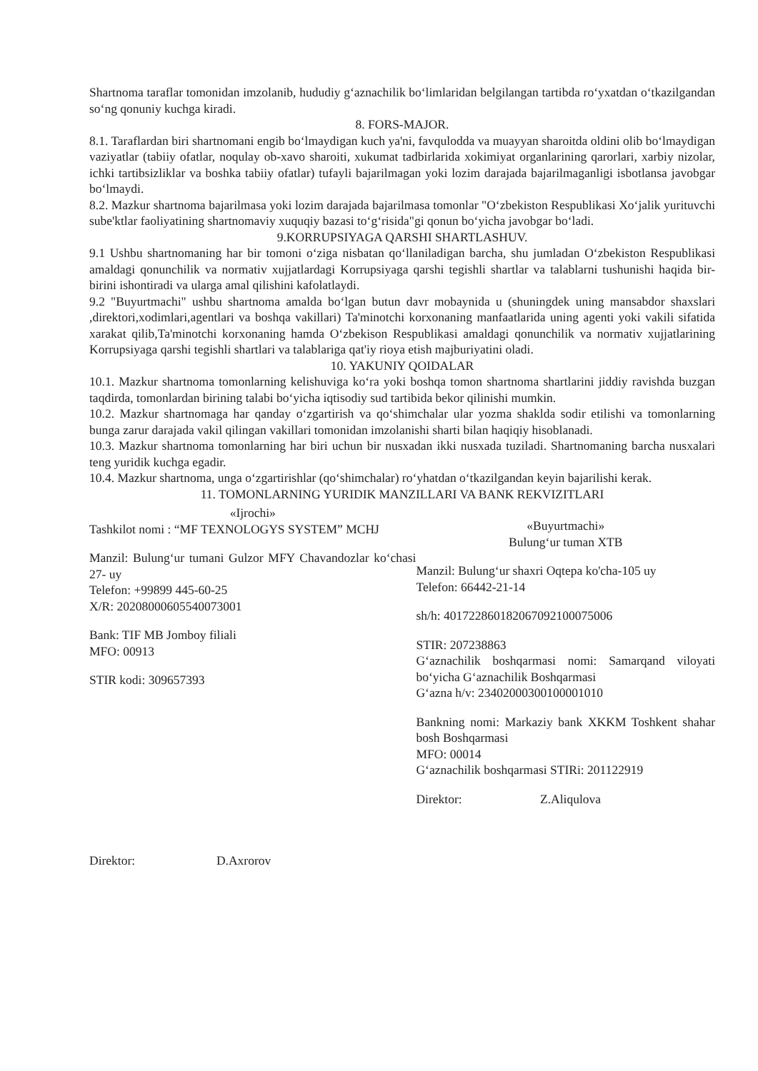Shartnoma taraflar tomonidan imzolanib, hududiy g‘aznachilik bo‘limlaridan belgilangan tartibda ro‘yxatdan o‘tkazilgandan so‘ng qonuniy kuchga kiradi.
8. FORS-MAJOR.
8.1. Taraflardan biri shartnomani engib bo‘lmaydigan kuch ya'ni, favqulodda va muayyan sharoitda oldini olib bo‘lmaydigan vaziyatlar (tabiiy ofatlar, noqulay ob-xavo sharoiti, xukumat tadbirlarida xokimiyat organlarining qarorlari, xarbiy nizolar, ichki tartibsizliklar va boshka tabiiy ofatlar) tufayli bajarilmagan yoki lozim darajada bajarilmaganligi isbotlansa javobgar bo‘lmaydi.
8.2. Mazkur shartnoma bajarilmasa yoki lozim darajada bajarilmasa tomonlar "O‘zbekiston Respublikasi Xo‘jalik yurituvchi sube'ktlar faoliyatining shartnomaviy xuquqiy bazasi to‘g‘risida"gi qonun bo‘yicha javobgar bo‘ladi.
9.KORRUPSIYAGA QARSHI SHARTLASHUV.
9.1 Ushbu shartnomaning har bir tomoni o‘ziga nisbatan qo‘llaniladigan barcha, shu jumladan O‘zbekiston Respublikasi amaldagi qonunchilik va normativ xujjatlardagi Korrupsiyaga qarshi tegishli shartlar va talablarni tushunishi haqida bir-birini ishontiradi va ularga amal qilishini kafolatlaydi.
9.2 "Buyurtmachi" ushbu shartnoma amalda bo‘lgan butun davr mobaynida u (shuningdek uning mansabdor shaxslari ,direktori,xodimlari,agentlari va boshqa vakillari) Ta'minotchi korxonaning manfaatlarida uning agenti yoki vakili sifatida xarakat qilib,Ta'minotchi korxonaning hamda O‘zbekison Respublikasi amaldagi qonunchilik va normativ xujjatlarining Korrupsiyaga qarshi tegishli shartlari va talablariga qat'iy rioya etish majburiyatini oladi.
10. YAKUNIY QOIDALAR
10.1. Mazkur shartnoma tomonlarning kelishuviga ko‘ra yoki boshqa tomon shartnoma shartlarini jiddiy ravishda buzgan taqdirda, tomonlardan birining talabi bo‘yicha iqtisodiy sud tartibida bekor qilinishi mumkin.
10.2. Mazkur shartnomaga har qanday o‘zgartirish va qo‘shimchalar ular yozma shaklda sodir etilishi va tomonlarning bunga zarur darajada vakil qilingan vakillari tomonidan imzolanishi sharti bilan haqiqiy hisoblanadi.
10.3. Mazkur shartnoma tomonlarning har biri uchun bir nusxadan ikki nusxada tuziladi. Shartnomaning barcha nusxalari teng yuridik kuchga egadir.
10.4. Mazkur shartnoma, unga o‘zgartirishlar (qo‘shimchalar) ro‘yhatdan o‘tkazilgandan keyin bajarilishi kerak.
11. TOMONLARNING YURIDIK MANZILLARI VA BANK REKVIZITLARI
«Ijrochi»
Tashkilot nomi : “MF TEXNOLOGYS SYSTEM” MCHJ
Manzil: Bulung‘ur tumani Gulzor MFY Chavandozlar ko‘chasi 27- uy
Telefon: +99899 445-60-25
X/R: 20208000605540073001
Bank: TIF MB Jomboy filiali
MFO: 00913
STIR kodi: 309657393
Direktor: D.Axrorov
«Buyurtmachi»
Bulung‘ur tuman XTB
Manzil: Bulung‘ur shaxri Oqtepa ko'cha-105 uy
Telefon: 66442-21-14
sh/h: 401722860182067092100075006
STIR: 207238863
G‘aznachilik boshqarmasi nomi: Samarqand viloyati bo‘yicha G‘aznachilik Boshqarmasi
G‘azna h/v: 23402000300100001010
Bankning nomi: Markaziy bank XKKM Toshkent shahar bosh Boshqarmasi
MFO: 00014
G‘aznachilik boshqarmasi STIRi: 201122919
Direktor: Z.Aliqulova